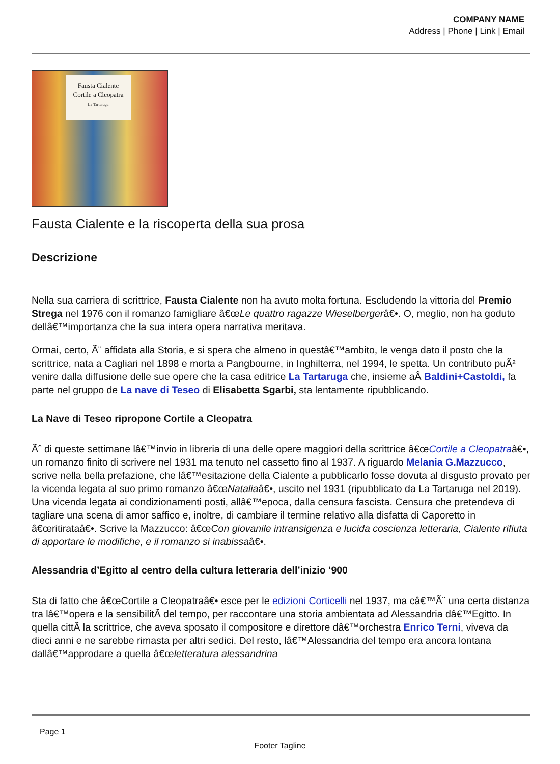COMPANY NAME
Address | Phone | Link | Email
Fausta Cialente
Cortile a Cleopatra
La Tartaruga
Fausta Cialente e la riscoperta della sua prosa
Descrizione
Nella sua carriera di scrittrice, Fausta Cialente non ha avuto molta fortuna. Escludendo la vittoria del Premio Strega nel 1976 con il romanzo famigliare â€œLe quattro ragazze Wieselbergerâ€•. O, meglio, non ha goduto dellâ€™importanza che la sua intera opera narrativa meritava.
Ormai, certo, Ã¨ affidata alla Storia, e si spera che almeno in questâ€™ambito, le venga dato il posto che la scrittrice, nata a Cagliari nel 1898 e morta a Pangbourne, in Inghilterra, nel 1994, le spetta. Un contributo puÃ² venire dalla diffusione delle sue opere che la casa editrice La Tartaruga che, insieme aÂ Baldini+Castoldi, fa parte nel gruppo de La nave di Teseo di Elisabetta Sgarbi, sta lentamente ripubblicando.
La Nave di Teseo ripropone Cortile a Cleopatra
Ãˆ di queste settimane lâ€™invio in libreria di una delle opere maggiori della scrittrice â€œCortile a Cleopatraâ€•, un romanzo finito di scrivere nel 1931 ma tenuto nel cassetto fino al 1937. A riguardo Melania G.Mazzucco, scrive nella bella prefazione, che lâ€™esitazione della Cialente a pubblicarlo fosse dovuta al disgusto provato per la vicenda legata al suo primo romanzo â€œNataliaâ€•, uscito nel 1931 (ripubblicato da La Tartaruga nel 2019). Una vicenda legata ai condizionamenti posti, allâ€™epoca, dalla censura fascista. Censura che pretendeva di tagliare una scena di amor saffico e, inoltre, di cambiare il termine relativo alla disfatta di Caporetto in â€œritirataâ€•. Scrive la Mazzucco: â€œCon giovanile intransigenza e lucida coscienza letteraria, Cialente rifiuta di apportare le modifiche, e il romanzo si inabissaâ€•.
Alessandria d’Egitto al centro della cultura letteraria dell’inizio ‘900
Sta di fatto che â€œCortile a Cleopatraâ€• esce per le edizioni Corticelli nel 1937, ma câ€™Ã¨ una certa distanza tra lâ€™opera e la sensibilitÃ del tempo, per raccontare una storia ambientata ad Alessandria dâ€™Egitto. In quella cittÃ la scrittrice, che aveva sposato il compositore e direttore dâ€™orchestra Enrico Terni, viveva da dieci anni e ne sarebbe rimasta per altri sedici. Del resto, lâ€™Alessandria del tempo era ancora lontana dallâ€™approdare a quella â€œletteratura alessandrina
Page 1
Footer Tagline